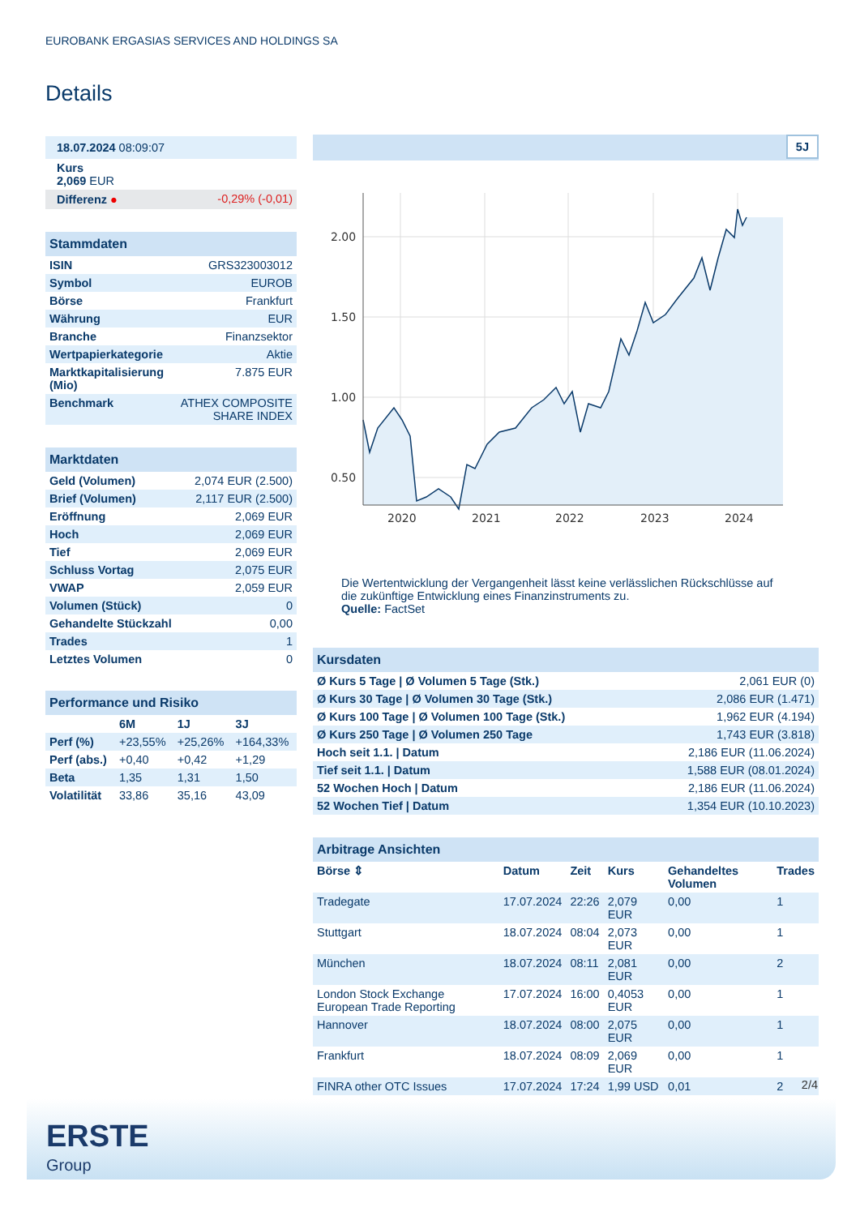EUROBANK ERGASIAS SERVICES AND HOLDINGS SA
Details
| 18.07.2024 08:09:07 | |
| Kurs 2,069 EUR | |
| Differenz ● | -0,29% (-0,01) |
| Stammdaten | |
| ISIN | GRS323003012 |
| Symbol | EUROB |
| Börse | Frankfurt |
| Währung | EUR |
| Branche | Finanzsektor |
| Wertpapierkategorie | Aktie |
| Marktkapitalisierung (Mio) | 7.875 EUR |
| Benchmark | ATHEX COMPOSITE SHARE INDEX |
| Marktdaten | |
| Geld (Volumen) | 2,074 EUR (2.500) |
| Brief (Volumen) | 2,117 EUR (2.500) |
| Eröffnung | 2,069 EUR |
| Hoch | 2,069 EUR |
| Tief | 2,069 EUR |
| Schluss Vortag | 2,075 EUR |
| VWAP | 2,059 EUR |
| Volumen (Stück) | 0 |
| Gehandelte Stückzahl | 0,00 |
| Trades | 1 |
| Letztes Volumen | 0 |
| Performance und Risiko | | | |
| | 6M | 1J | 3J |
| Perf (%) | +23,55% | +25,26% | +164,33% |
| Perf (abs.) | +0,40 | +0,42 | +1,29 |
| Beta | 1,35 | 1,31 | 1,50 |
| Volatilität | 33,86 | 35,16 | 43,09 |
5J
2.00
1.50
1.00
0.50
2020
2021
2022
2023
2024
Die Wertentwicklung der Vergangenheit lässt keine verlässlichen Rückschlüsse auf die zukünftige Entwicklung eines Finanzinstruments zu.
Quelle: FactSet
| Kursdaten | |
| Ø Kurs 5 Tage / Ø Volumen 5 Tage (Stk.) | 2,061 EUR (0) |
| Ø Kurs 30 Tage / Ø Volumen 30 Tage (Stk.) | 2,086 EUR (1.471) |
| Ø Kurs 100 Tage / Ø Volumen 100 Tage (Stk.) | 1,962 EUR (4.194) |
| Ø Kurs 250 Tage / Ø Volumen 250 Tage | 1,743 EUR (3.818) |
| Hoch seit 1.1. / Datum | 2,186 EUR (11.06.2024) |
| Tief seit 1.1. / Datum | 1,588 EUR (08.01.2024) |
| 52 Wochen Hoch / Datum | 2,186 EUR (11.06.2024) |
| 52 Wochen Tief / Datum | 1,354 EUR (10.10.2023) |
| Arbitrage Ansichten | | | | | |
| Börse ⇕ | Datum | Zeit | Kurs | Gehandeltes Volumen | Trades |
| Tradegate | 17.07.2024 | 22:26 | 2,079 EUR | 0,00 | 1 |
| Stuttgart | 18.07.2024 | 08:04 | 2,073 EUR | 0,00 | 1 |
| München | 18.07.2024 | 08:11 | 2,081 EUR | 0,00 | 2 |
| London Stock Exchange European Trade Reporting | 17.07.2024 | 16:00 | 0,4053 EUR | 0,00 | 1 |
| Hannover | 18.07.2024 | 08:00 | 2,075 EUR | 0,00 | 1 |
| Frankfurt | 18.07.2024 | 08:09 | 2,069 EUR | 0,00 | 1 |
| FINRA other OTC Issues | 17.07.2024 | 17:24 | 1,99 USD | 0,01 | 2 |
2/4
ERSTE
Group